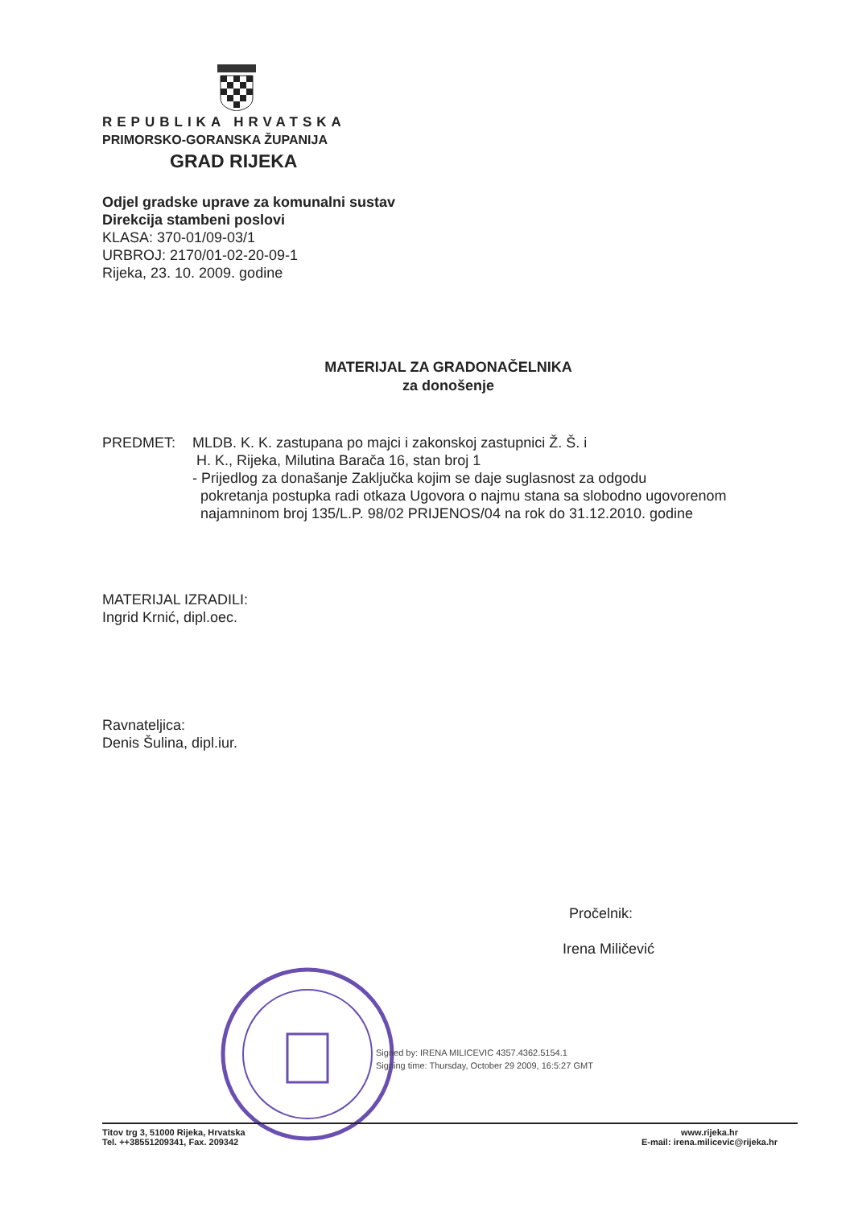REPUBLIKA HRVATSKA
PRIMORSKO-GORANSKA ŽUPANIJA
GRAD RIJEKA
Odjel gradske uprave za komunalni sustav
Direkcija stambeni poslovi
KLASA: 370-01/09-03/1
URBROJ: 2170/01-02-20-09-1
Rijeka, 23. 10. 2009. godine
MATERIJAL ZA GRADONAČELNIKA
za donošenje
PREDMET: MLDB. K. K. zastupana po majci i zakonskoj zastupnici Ž. Š. i
H. K., Rijeka, Milutina Barača 16, stan broj 1
- Prijedlog za donašanje Zaključka kojim se daje suglasnost za odgodu
pokretanja postupka radi otkaza Ugovora o najmu stana sa slobodno ugovorenom
najamninom broj 135/L.P. 98/02 PRIJENOS/04 na rok do 31.12.2010. godine
MATERIJAL IZRADILI:
Ingrid Krnić, dipl.oec.
Ravnateljica:
Denis Šulina, dipl.iur.
Pročelnik:
Irena Miličević
Signed by: IRENA MILICEVIC 4357.4362.5154.1
Signing time: Thursday, October 29 2009, 16:5:27 GMT
Titov trg 3, 51000 Rijeka, Hrvatska
Tel. ++38551209341, Fax. 209342
www.rijeka.hr
E-mail: irena.milicevic@rijeka.hr